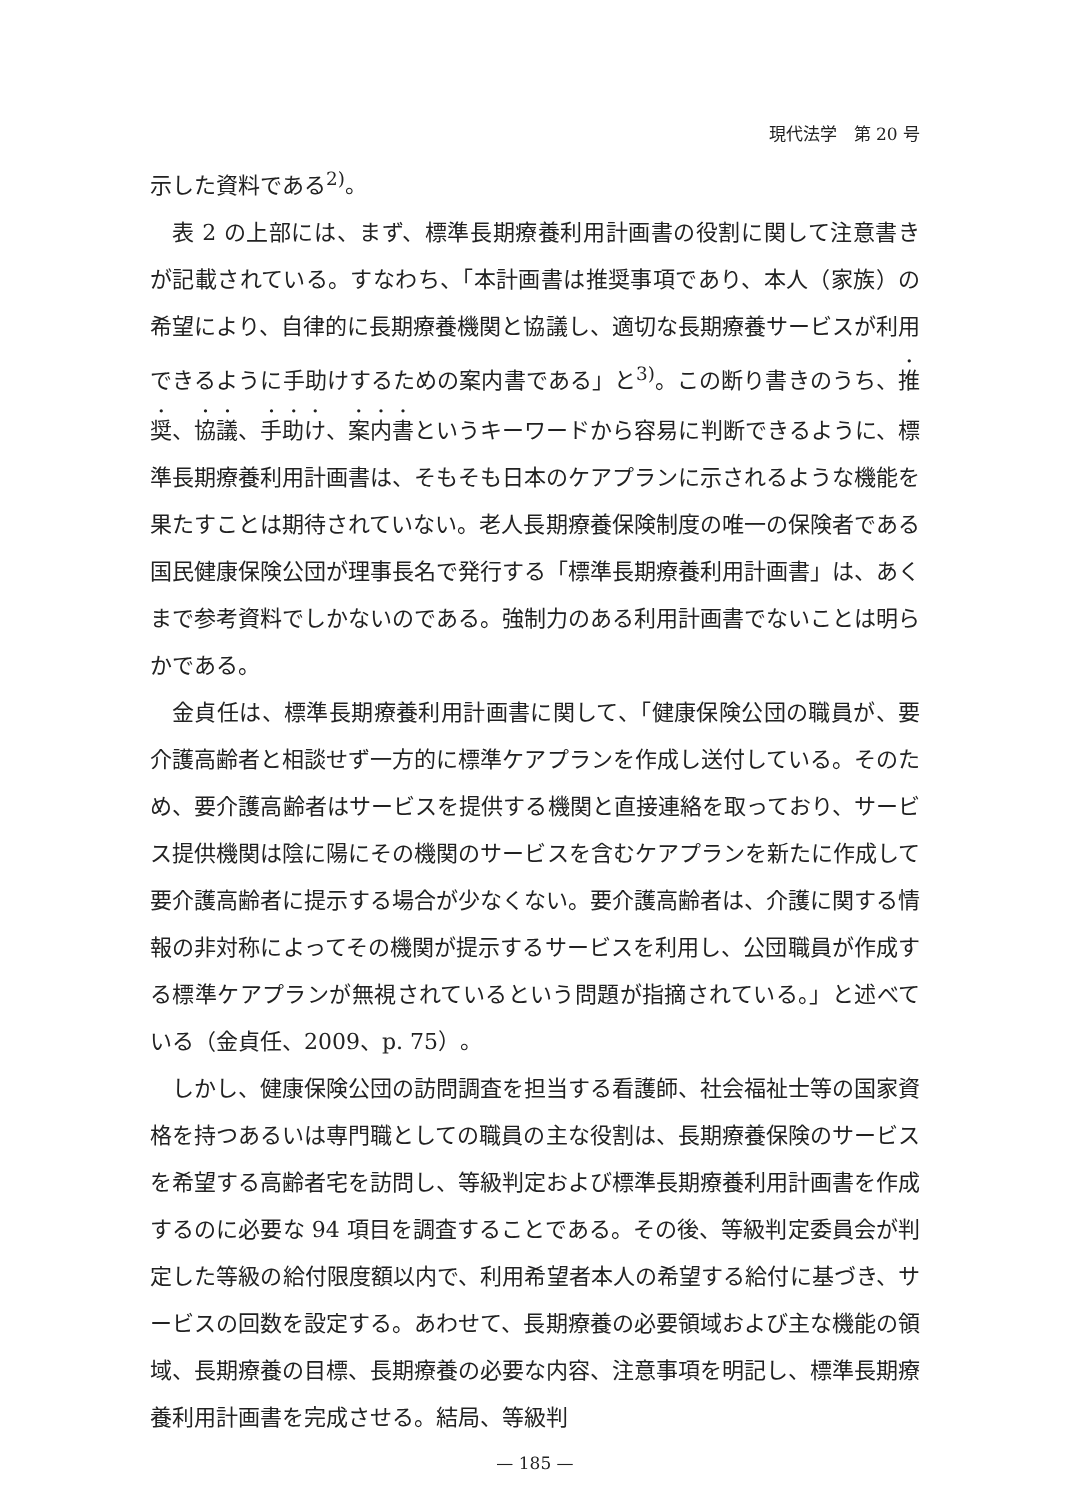現代法学　第 20 号
示した資料である<sup>2)</sup>。
表 2 の上部には、まず、標準長期療養利用計画書の役割に関して注意書きが記載されている。すなわち、「本計画書は推奨事項であり、本人（家族）の希望により、自律的に長期療養機関と協議し、適切な長期療養サービスが利用できるように手助けするための案内書である」と<sup>3)</sup>。この断り書きのうち、推奨、協議、手助け、案内書というキーワードから容易に判断できるように、標準長期療養利用計画書は、そもそも日本のケアプランに示されるような機能を果たすことは期待されていない。老人長期療養保険制度の唯一の保険者である国民健康保険公団が理事長名で発行する「標準長期療養利用計画書」は、あくまで参考資料でしかないのである。強制力のある利用計画書でないことは明らかである。
金貞任は、標準長期療養利用計画書に関して、「健康保険公団の職員が、要介護高齢者と相談せず一方的に標準ケアプランを作成し送付している。そのため、要介護高齢者はサービスを提供する機関と直接連絡を取っており、サービス提供機関は陰に陽にその機関のサービスを含むケアプランを新たに作成して要介護高齢者に提示する場合が少なくない。要介護高齢者は、介護に関する情報の非対称によってその機関が提示するサービスを利用し、公団職員が作成する標準ケアプランが無視されているという問題が指摘されている。」と述べている（金貞任、2009、p. 75）。
しかし、健康保険公団の訪問調査を担当する看護師、社会福祉士等の国家資格を持つあるいは専門職としての職員の主な役割は、長期療養保険のサービスを希望する高齢者宅を訪問し、等級判定および標準長期療養利用計画書を作成するのに必要な 94 項目を調査することである。その後、等級判定委員会が判定した等級の給付限度額以内で、利用希望者本人の希望する給付に基づき、サービスの回数を設定する。あわせて、長期療養の必要領域および主な機能の領域、長期療養の目標、長期療養の必要な内容、注意事項を明記し、標準長期療養利用計画書を完成させる。結局、等級判
— 185 —